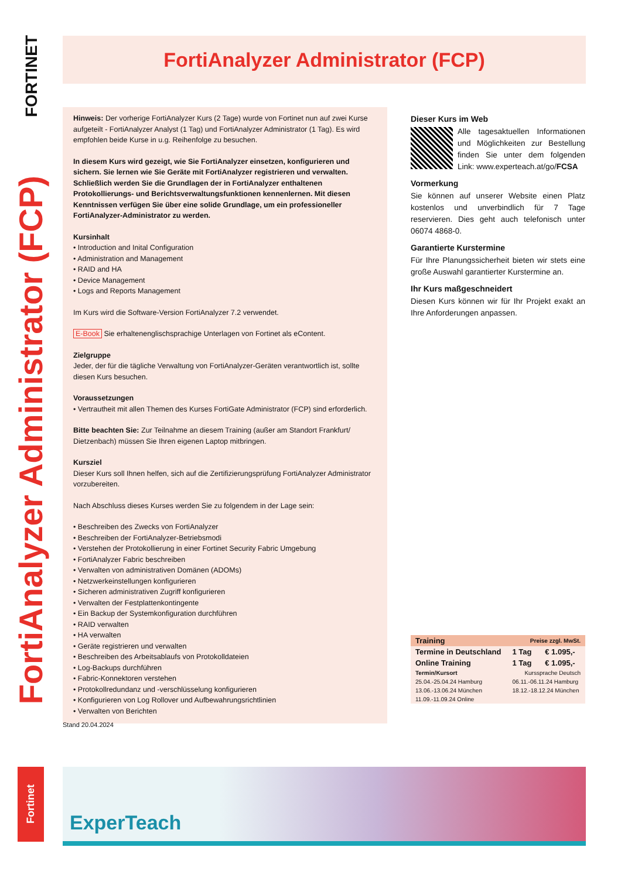FORTINET
FortiAnalyzer Administrator (FCP)
FortiAnalyzer Administrator (FCP)
Hinweis: Der vorherige FortiAnalyzer Kurs (2 Tage) wurde von Fortinet nun auf zwei Kurse aufgeteilt - FortiAnalyzer Analyst (1 Tag) und FortiAnalyzer Administrator (1 Tag). Es wird empfohlen beide Kurse in u.g. Reihenfolge zu besuchen.
In diesem Kurs wird gezeigt, wie Sie FortiAnalyzer einsetzen, konfigurieren und sichern. Sie lernen wie Sie Geräte mit FortiAnalyzer registrieren und verwalten. Schließlich werden Sie die Grundlagen der in FortiAnalyzer enthaltenen Protokollierungs- und Berichtsverwaltungsfunktionen kennenlernen. Mit diesen Kenntnissen verfügen Sie über eine solide Grundlage, um ein professioneller FortiAnalyzer-Administrator zu werden.
Kursinhalt
• Introduction and Inital Configuration
• Administration and Management
• RAID and HA
• Device Management
• Logs and Reports Management
Im Kurs wird die Software-Version FortiAnalyzer 7.2 verwendet.
E-Book Sie erhaltenenglischsprachige Unterlagen von Fortinet als eContent.
Zielgruppe
Jeder, der für die tägliche Verwaltung von FortiAnalyzer-Geräten verantwortlich ist, sollte diesen Kurs besuchen.
Voraussetzungen
• Vertrautheit mit allen Themen des Kurses FortiGate Administrator (FCP) sind erforderlich.
Bitte beachten Sie: Zur Teilnahme an diesem Training (außer am Standort Frankfurt/ Dietzenbach) müssen Sie Ihren eigenen Laptop mitbringen.
Kursziel
Dieser Kurs soll Ihnen helfen, sich auf die Zertifizierungsprüfung FortiAnalyzer Administrator vorzubereiten.
Nach Abschluss dieses Kurses werden Sie zu folgendem in der Lage sein:
• Beschreiben des Zwecks von FortiAnalyzer
• Beschreiben der FortiAnalyzer-Betriebsmodi
• Verstehen der Protokollierung in einer Fortinet Security Fabric Umgebung
• FortiAnalyzer Fabric beschreiben
• Verwalten von administrativen Domänen (ADOMs)
• Netzwerkeinstellungen konfigurieren
• Sicheren administrativen Zugriff konfigurieren
• Verwalten der Festplattenkontingente
• Ein Backup der Systemkonfiguration durchführen
• RAID verwalten
• HA verwalten
• Geräte registrieren und verwalten
• Beschreiben des Arbeitsablaufs von Protokolldateien
• Log-Backups durchführen
• Fabric-Konnektoren verstehen
• Protokollredundanz und -verschlüsselung konfigurieren
• Konfigurieren von Log Rollover und Aufbewahrungsrichtlinien
• Verwalten von Berichten
Dieser Kurs im Web
Alle tagesaktuellen Informationen und Möglichkeiten zur Bestellung finden Sie unter dem folgenden Link: www.experteach.at/go/FCSA
Vormerkung
Sie können auf unserer Website einen Platz kostenlos und unverbindlich für 7 Tage reservieren. Dies geht auch telefonisch unter 06074 4868-0.
Garantierte Kurstermine
Für Ihre Planungssicherheit bieten wir stets eine große Auswahl garantierter Kurstermine an.
Ihr Kurs maßgeschneidert
Diesen Kurs können wir für Ihr Projekt exakt an Ihre Anforderungen anpassen.
| Training | Preise zzgl. MwSt. | | |
| --- | --- | --- | --- |
| Termine in Deutschland | | 1 Tag | € 1.095,- |
| Online Training | | 1 Tag | € 1.095,- |
| Termin/Kursort | | Kurssprache Deutsch | |
| 25.04.-25.04.24 Hamburg | | 06.11.-06.11.24 Hamburg | |
| 13.06.-13.06.24 München | | 18.12.-18.12.24 München | |
| 11.09.-11.09.24 Online | | | |
Stand 20.04.2024
Fortinet
ExperTeach